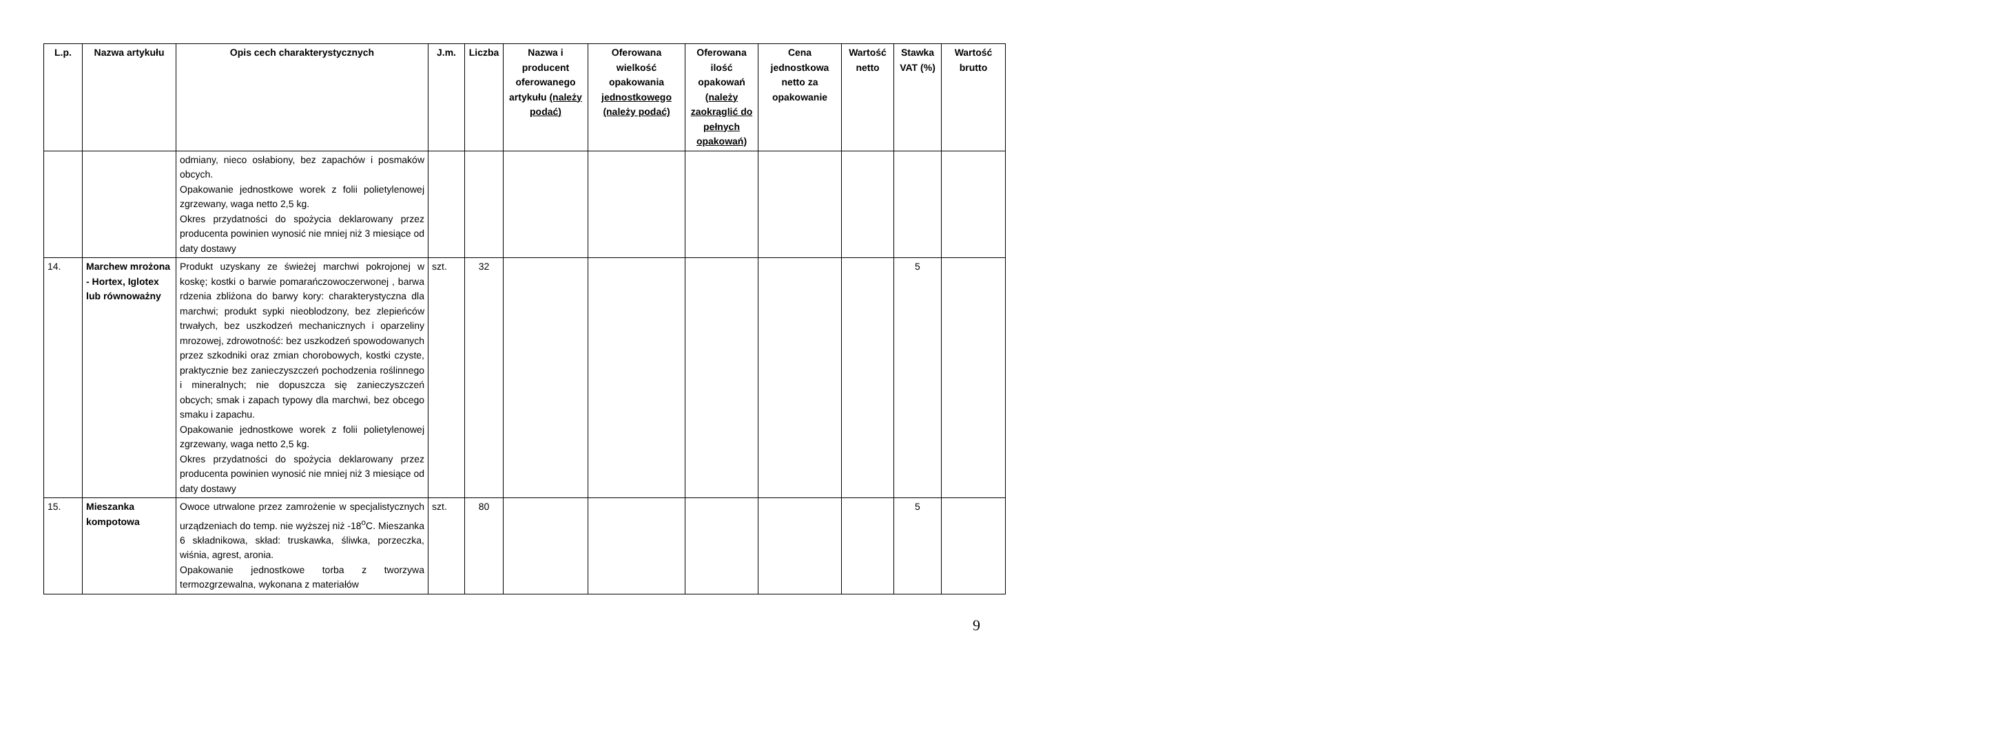| L.p. | Nazwa artykułu | Opis cech charakterystycznych | J.m. | Liczba | Nazwa i producent oferowanego artykułu (należy podać) | Oferowana wielkość opakowania jednostkowego (należy podać) | Oferowana ilość opakowań (należy zaokrąglić do pełnych opakowań) | Cena jednostkowa netto za opakowanie | Wartość netto | Stawka VAT (%) | Wartość brutto |
| --- | --- | --- | --- | --- | --- | --- | --- | --- | --- | --- | --- |
| | | odmiany, nieco osłabiony, bez zapachów i posmaków obcych. Opakowanie jednostkowe worek z folii polietylenowej zgrzewany, waga netto 2,5 kg. Okres przydatności do spożycia deklarowany przez producenta powinien wynosić nie mniej niż 3 miesiące od daty dostawy | | | | | | | | | |
| 14. | Marchew mrożona - Hortex, Iglotex lub równoważny | Produkt uzyskany ze świeżej marchwi pokrojonej w koskę; kostki o barwie pomarańczowoczerwonej , barwa rdzenia zbliżona do barwy kory: charakterystyczna dla marchwi; produkt sypki nieoblodzony, bez zlepieńców trwałych, bez uszkodzeń mechanicznych i oparzeliny mrozowej, zdrowotność: bez uszkodzeń spowodowanych przez szkodniki oraz zmian chorobowych, kostki czyste, praktycznie bez zanieczyszczeń pochodzenia roślinnego i mineralnych; nie dopuszcza się zanieczyszczeń obcych; smak i zapach typowy dla marchwi, bez obcego smaku i zapachu. Opakowanie jednostkowe worek z folii polietylenowej zgrzewany, waga netto 2,5 kg. Okres przydatności do spożycia deklarowany przez producenta powinien wynosić nie mniej niż 3 miesiące od daty dostawy | szt. | 32 | | | | | | 5 | |
| 15. | Mieszanka kompotowa | Owoce utrwalone przez zamrożenie w specjalistycznych urządzeniach do temp. nie wyższej niż -18<sup>o</sup>C. Mieszanka 6 składnikowa, skład: truskawka, śliwka, porzeczka, wiśnia, agrest, aronia. Opakowanie jednostkowe torba z tworzywa termozgrzewalna, wykonana z materiałów | szt. | 80 | | | | | | 5 | |
9